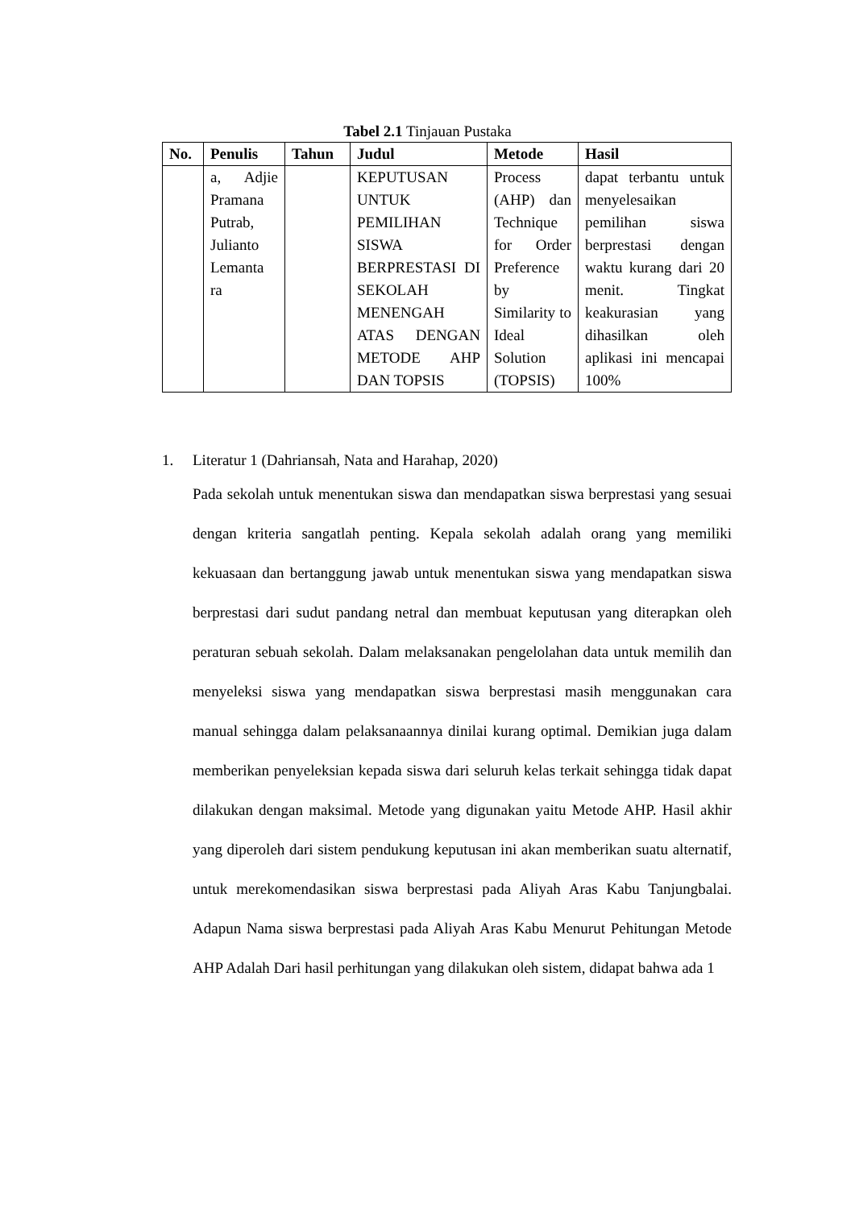Tabel 2.1 Tinjauan Pustaka
| No. | Penulis | Tahun | Judul | Metode | Hasil |
| --- | --- | --- | --- | --- | --- |
| | a, Adjie Pramana Putrab, Julianto Lemanta ra | | KEPUTUSAN UNTUK PEMILIHAN SISWA BERPRESTASI DI SEKOLAH MENENGAH ATAS DENGAN METODE AHP DAN TOPSIS | Process (AHP) dan Technique for Order Preference by Similarity to Ideal Solution (TOPSIS) | dapat terbantu untuk menyelesaikan pemilihan siswa berprestasi dengan waktu kurang dari 20 menit. Tingkat keakurasian yang dihasilkan oleh aplikasi ini mencapai 100% |
1. Literatur 1 (Dahriansah, Nata and Harahap, 2020)
Pada sekolah untuk menentukan siswa dan mendapatkan siswa berprestasi yang sesuai dengan kriteria sangatlah penting. Kepala sekolah adalah orang yang memiliki kekuasaan dan bertanggung jawab untuk menentukan siswa yang mendapatkan siswa berprestasi dari sudut pandang netral dan membuat keputusan yang diterapkan oleh peraturan sebuah sekolah. Dalam melaksanakan pengelolahan data untuk memilih dan menyeleksi siswa yang mendapatkan siswa berprestasi masih menggunakan cara manual sehingga dalam pelaksanaannya dinilai kurang optimal. Demikian juga dalam memberikan penyeleksian kepada siswa dari seluruh kelas terkait sehingga tidak dapat dilakukan dengan maksimal. Metode yang digunakan yaitu Metode AHP. Hasil akhir yang diperoleh dari sistem pendukung keputusan ini akan memberikan suatu alternatif, untuk merekomendasikan siswa berprestasi pada Aliyah Aras Kabu Tanjungbalai. Adapun Nama siswa berprestasi pada Aliyah Aras Kabu Menurut Pehitungan Metode AHP Adalah Dari hasil perhitungan yang dilakukan oleh sistem, didapat bahwa ada 1